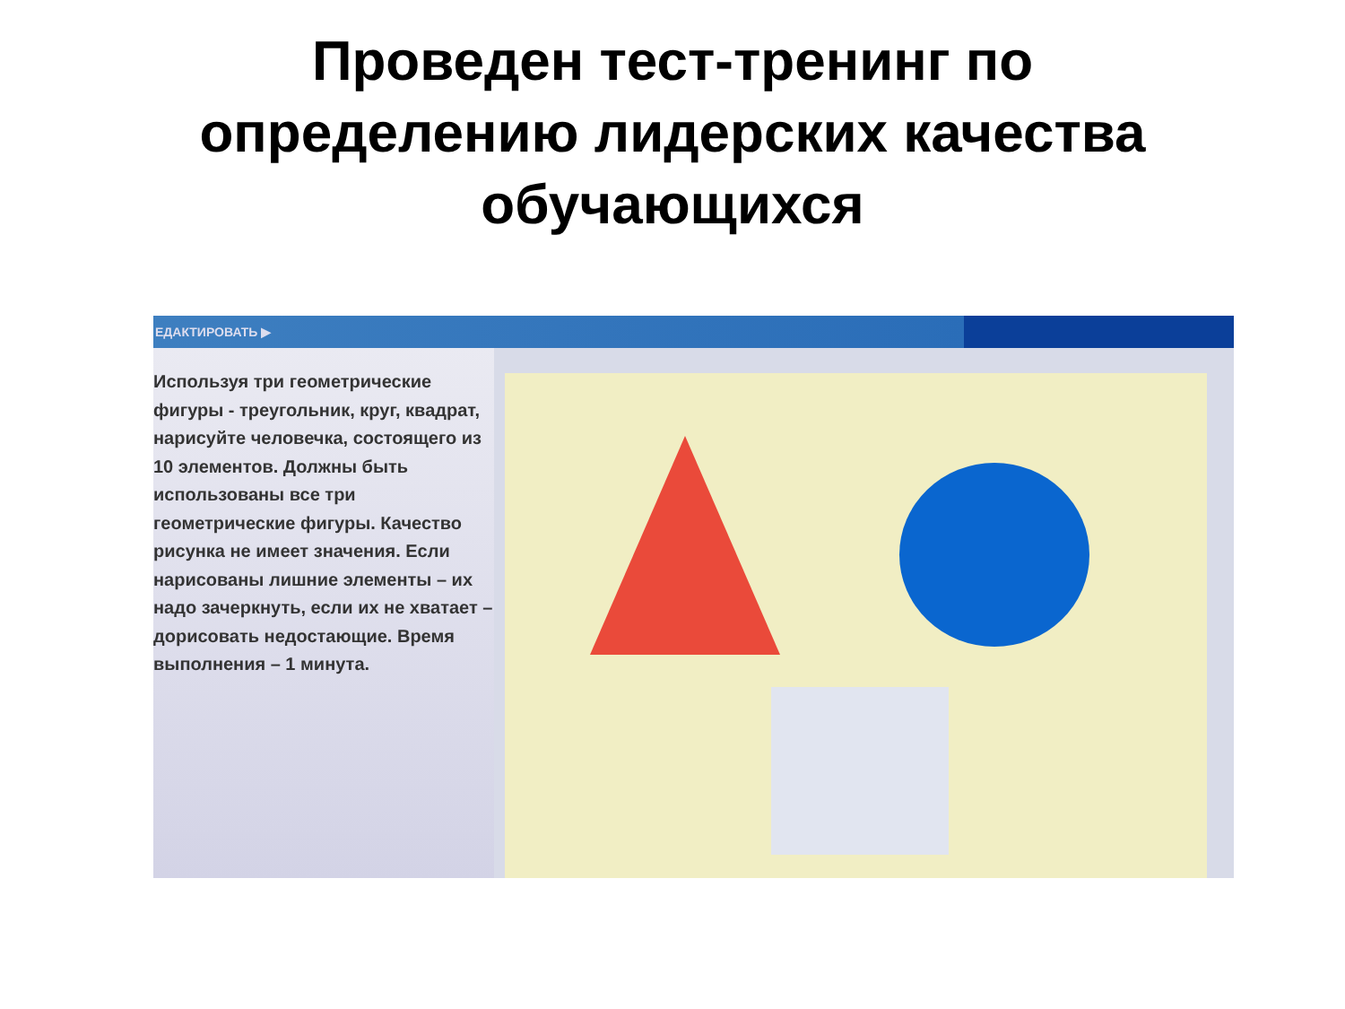Проведен тест-тренинг по
определению лидерских качества
обучающихся
ЕДАКТИРОВАТЬ ▶
Используя три геометрические фигуры - треугольник, круг, квадрат, нарисуйте человечка, состоящего из 10 элементов. Должны быть использованы все три геометрические фигуры. Качество рисунка не имеет значения. Если нарисованы лишние элементы – их надо зачеркнуть, если их не хватает – дорисовать недостающие. Время выполнения – 1 минута.